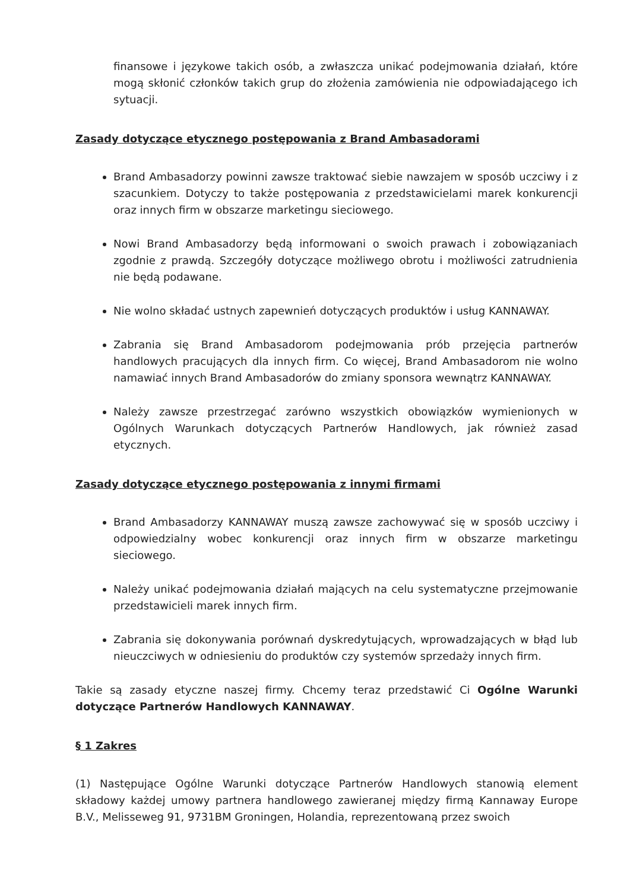finansowe i językowe takich osób, a zwłaszcza unikać podejmowania działań, które mogą skłonić członków takich grup do złożenia zamówienia nie odpowiadającego ich sytuacji.
Zasady dotyczące etycznego postępowania z Brand Ambasadorami
Brand Ambasadorzy powinni zawsze traktować siebie nawzajem w sposób uczciwy i z szacunkiem. Dotyczy to także postępowania z przedstawicielami marek konkurencji oraz innych firm w obszarze marketingu sieciowego.
Nowi Brand Ambasadorzy będą informowani o swoich prawach i zobowiązaniach zgodnie z prawdą. Szczegóły dotyczące możliwego obrotu i możliwości zatrudnienia nie będą podawane.
Nie wolno składać ustnych zapewnień dotyczących produktów i usług KANNAWAY.
Zabrania się Brand Ambasadorom podejmowania prób przejęcia partnerów handlowych pracujących dla innych firm. Co więcej, Brand Ambasadorom nie wolno namawiać innych Brand Ambasadorów do zmiany sponsora wewnątrz KANNAWAY.
Należy zawsze przestrzegać zarówno wszystkich obowiązków wymienionych w Ogólnych Warunkach dotyczących Partnerów Handlowych, jak również zasad etycznych.
Zasady dotyczące etycznego postępowania z innymi firmami
Brand Ambasadorzy KANNAWAY muszą zawsze zachowywać się w sposób uczciwy i odpowiedzialny wobec konkurencji oraz innych firm w obszarze marketingu sieciowego.
Należy unikać podejmowania działań mających na celu systematyczne przejmowanie przedstawicieli marek innych firm.
Zabrania się dokonywania porównań dyskredytujących, wprowadzających w błąd lub nieuczciwych w odniesieniu do produktów czy systemów sprzedaży innych firm.
Takie są zasady etyczne naszej firmy. Chcemy teraz przedstawić Ci Ogólne Warunki dotyczące Partnerów Handlowych KANNAWAY.
§ 1 Zakres
(1) Następujące Ogólne Warunki dotyczące Partnerów Handlowych stanowią element składowy każdej umowy partnera handlowego zawieranej między firmą Kannaway Europe B.V., Melisseweg 91, 9731BM Groningen, Holandia, reprezentowaną przez swoich